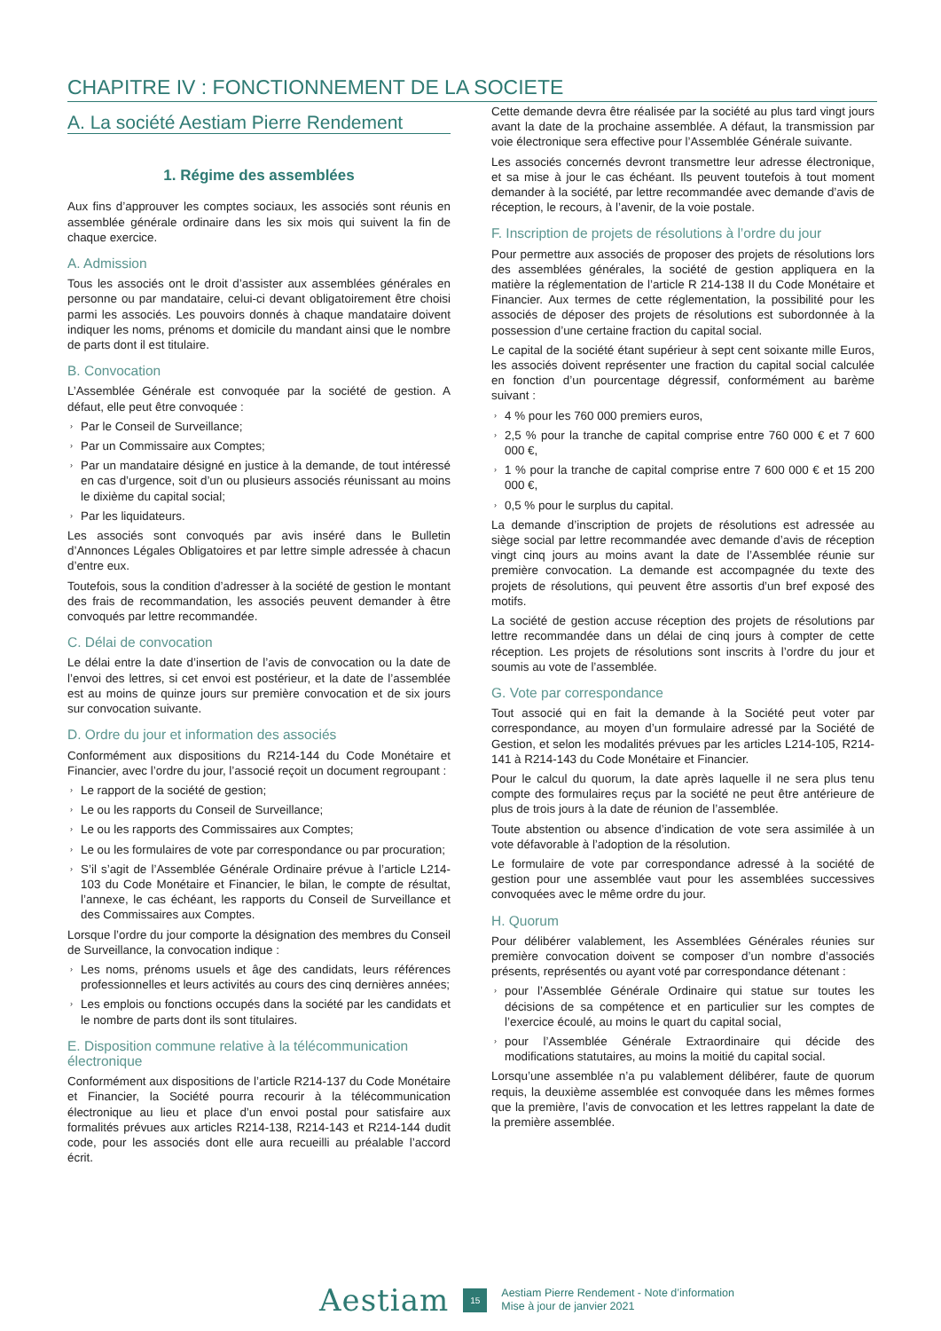CHAPITRE IV : FONCTIONNEMENT DE LA SOCIETE
A. La société Aestiam Pierre Rendement
1. Régime des assemblées
Aux fins d’approuver les comptes sociaux, les associés sont réunis en assemblée générale ordinaire dans les six mois qui suivent la fin de chaque exercice.
A. Admission
Tous les associés ont le droit d’assister aux assemblées générales en personne ou par mandataire, celui-ci devant obligatoirement être choisi parmi les associés. Les pouvoirs donnés à chaque mandataire doivent indiquer les noms, prénoms et domicile du mandant ainsi que le nombre de parts dont il est titulaire.
B. Convocation
L’Assemblée Générale est convoquée par la société de gestion. A défaut, elle peut être convoquée :
› Par le Conseil de Surveillance;
› Par un Commissaire aux Comptes;
› Par un mandataire désigné en justice à la demande, de tout intéressé en cas d’urgence, soit d’un ou plusieurs associés réunissant au moins le dixième du capital social;
› Par les liquidateurs.
Les associés sont convoqués par avis inséré dans le Bulletin d’Annonces Légales Obligatoires et par lettre simple adressée à chacun d’entre eux.
Toutefois, sous la condition d’adresser à la société de gestion le montant des frais de recommandation, les associés peuvent demander à être convoqués par lettre recommandée.
C. Délai de convocation
Le délai entre la date d’insertion de l’avis de convocation ou la date de l’envoi des lettres, si cet envoi est postérieur, et la date de l’assemblée est au moins de quinze jours sur première convocation et de six jours sur convocation suivante.
D. Ordre du jour et information des associés
Conformément aux dispositions du R214-144 du Code Monétaire et Financier, avec l’ordre du jour, l’associé reçoit un document regroupant :
› Le rapport de la société de gestion;
› Le ou les rapports du Conseil de Surveillance;
› Le ou les rapports des Commissaires aux Comptes;
› Le ou les formulaires de vote par correspondance ou par procuration;
› S’il s’agit de l’Assemblée Générale Ordinaire prévue à l’article L214-103 du Code Monétaire et Financier, le bilan, le compte de résultat, l’annexe, le cas échéant, les rapports du Conseil de Surveillance et des Commissaires aux Comptes.
Lorsque l’ordre du jour comporte la désignation des membres du Conseil de Surveillance, la convocation indique :
› Les noms, prénoms usuels et âge des candidats, leurs références professionnelles et leurs activités au cours des cinq dernières années;
› Les emplois ou fonctions occupés dans la société par les candidats et le nombre de parts dont ils sont titulaires.
E. Disposition commune relative à la télécommunication électronique
Conformément aux dispositions de l’article R214-137 du Code Monétaire et Financier, la Société pourra recourir à la télécommunication électronique au lieu et place d’un envoi postal pour satisfaire aux formalités prévues aux articles R214-138, R214-143 et R214-144 dudit code, pour les associés dont elle aura recueilli au préalable l’accord écrit.
Cette demande devra être réalisée par la société au plus tard vingt jours avant la date de la prochaine assemblée. A défaut, la transmission par voie électronique sera effective pour l’Assemblée Générale suivante.
Les associés concernés devront transmettre leur adresse électronique, et sa mise à jour le cas échéant. Ils peuvent toutefois à tout moment demander à la société, par lettre recommandée avec demande d’avis de réception, le recours, à l’avenir, de la voie postale.
F. Inscription de projets de résolutions à l’ordre du jour
Pour permettre aux associés de proposer des projets de résolutions lors des assemblées générales, la société de gestion appliquera en la matière la réglementation de l’article R 214-138 II du Code Monétaire et Financier. Aux termes de cette réglementation, la possibilité pour les associés de déposer des projets de résolutions est subordonnée à la possession d’une certaine fraction du capital social.
Le capital de la société étant supérieur à sept cent soixante mille Euros, les associés doivent représenter une fraction du capital social calculée en fonction d’un pourcentage dégressif, conformément au barème suivant :
› 4 % pour les 760 000 premiers euros,
› 2,5 % pour la tranche de capital comprise entre 760 000 € et 7 600 000 €,
› 1 % pour la tranche de capital comprise entre 7 600 000 € et 15 200 000 €,
› 0,5 % pour le surplus du capital.
La demande d’inscription de projets de résolutions est adressée au siège social par lettre recommandée avec demande d’avis de réception vingt cinq jours au moins avant la date de l’Assemblée réunie sur première convocation. La demande est accompagnée du texte des projets de résolutions, qui peuvent être assortis d’un bref exposé des motifs.
La société de gestion accuse réception des projets de résolutions par lettre recommandée dans un délai de cinq jours à compter de cette réception. Les projets de résolutions sont inscrits à l’ordre du jour et soumis au vote de l’assemblée.
G. Vote par correspondance
Tout associé qui en fait la demande à la Société peut voter par correspondance, au moyen d’un formulaire adressé par la Société de Gestion, et selon les modalités prévues par les articles L214-105, R214-141 à R214-143 du Code Monétaire et Financier.
Pour le calcul du quorum, la date après laquelle il ne sera plus tenu compte des formulaires reçus par la société ne peut être antérieure de plus de trois jours à la date de réunion de l’assemblée.
Toute abstention ou absence d’indication de vote sera assimilée à un vote défavorable à l’adoption de la résolution.
Le formulaire de vote par correspondance adressé à la société de gestion pour une assemblée vaut pour les assemblées successives convoquées avec le même ordre du jour.
H. Quorum
Pour délibérer valablement, les Assemblées Générales réunies sur première convocation doivent se composer d’un nombre d’associés présents, représentés ou ayant voté par correspondance détenant :
› pour l’Assemblée Générale Ordinaire qui statue sur toutes les décisions de sa compétence et en particulier sur les comptes de l’exercice écoulé, au moins le quart du capital social,
› pour l’Assemblée Générale Extraordinaire qui décide des modifications statutaires, au moins la moitié du capital social.
Lorsqu’une assemblée n’a pu valablement délibérer, faute de quorum requis, la deuxième assemblée est convoquée dans les mêmes formes que la première, l’avis de convocation et les lettres rappelant la date de la première assemblée.
Aestiam
15
Aestiam Pierre Rendement - Note d’information
Mise à jour de janvier 2021